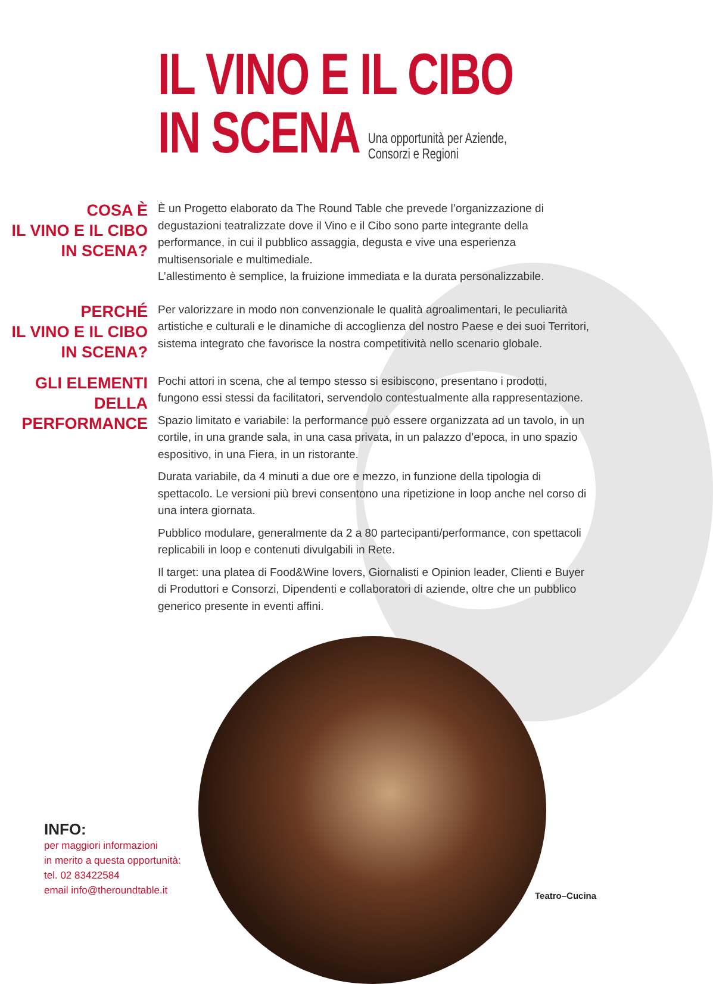IL VINO E IL CIBO
IN SCENA Una opportunità per Aziende,
Consorzi e Regioni
COSA È
IL VINO E IL CIBO
IN SCENA?
È un Progetto elaborato da The Round Table che prevede l’organizzazione di degustazioni teatralizzate dove il Vino e il Cibo sono parte integrante della performance, in cui il pubblico assaggia, degusta e vive una esperienza multisensoriale e multimediale.
L’allestimento è semplice, la fruizione immediata e la durata personalizzabile.
PERCHÉ
IL VINO E IL CIBO
IN SCENA?
Per valorizzare in modo non convenzionale le qualità agroalimentari, le peculiarità artistiche e culturali e le dinamiche di accoglienza del nostro Paese e dei suoi Territori, sistema integrato che favorisce la nostra competitività nello scenario globale.
GLI ELEMENTI DELLA
PERFORMANCE
Pochi attori in scena, che al tempo stesso si esibiscono, presentano i prodotti, fungono essi stessi da facilitatori, servendolo contestualmente alla rappresentazione.
Spazio limitato e variabile: la performance può essere organizzata ad un tavolo, in un cortile, in una grande sala, in una casa privata, in un palazzo d’epoca, in uno spazio espositivo, in una Fiera, in un ristorante.
Durata variabile, da 4 minuti a due ore e mezzo, in funzione della tipologia di spettacolo. Le versioni più brevi consentono una ripetizione in loop anche nel corso di una intera giornata.
Pubblico modulare, generalmente da 2 a 80 partecipanti/performance, con spettacoli replicabili in loop e contenuti divulgabili in Rete.
Il target: una platea di Food&Wine lovers, Giornalisti e Opinion leader, Clienti e Buyer di Produttori e Consorzi, Dipendenti e collaboratori di aziende, oltre che un pubblico generico presente in eventi affini.
INFO:
per maggiori informazioni
in merito a questa opportunità:
tel. 02 83422584
email info@theroundtable.it
Teatro–Cucina